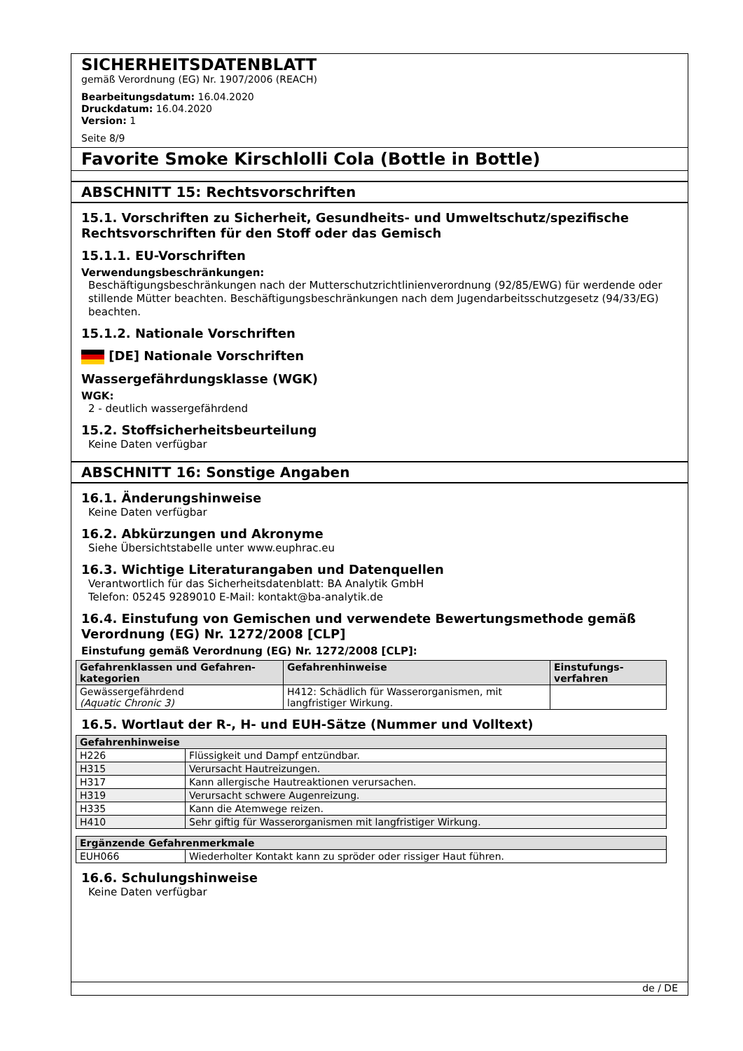SICHERHEITSDATENBLATT
gemäß Verordnung (EG) Nr. 1907/2006 (REACH)
Bearbeitungsdatum: 16.04.2020
Druckdatum: 16.04.2020
Version: 1
Seite 8/9
Favorite Smoke Kirschlolli Cola (Bottle in Bottle)
ABSCHNITT 15: Rechtsvorschriften
15.1. Vorschriften zu Sicherheit, Gesundheits- und Umweltschutz/spezifische Rechtsvorschriften für den Stoff oder das Gemisch
15.1.1. EU-Vorschriften
Verwendungsbeschränkungen:
Beschäftigungsbeschränkungen nach der Mutterschutzrichtlinienverordnung (92/85/EWG) für werdende oder stillende Mütter beachten. Beschäftigungsbeschränkungen nach dem Jugendarbeitsschutzgesetz (94/33/EG) beachten.
15.1.2. Nationale Vorschriften
[DE] Nationale Vorschriften
Wassergefährdungsklasse (WGK)
WGK:
2 - deutlich wassergefährdend
15.2. Stoffsicherheitsbeurteilung
Keine Daten verfügbar
ABSCHNITT 16: Sonstige Angaben
16.1. Änderungshinweise
Keine Daten verfügbar
16.2. Abkürzungen und Akronyme
Siehe Übersichtstabelle unter www.euphrac.eu
16.3. Wichtige Literaturangaben und Datenquellen
Verantwortlich für das Sicherheitsdatenblatt: BA Analytik GmbH
Telefon: 05245 9289010 E-Mail: kontakt@ba-analytik.de
16.4. Einstufung von Gemischen und verwendete Bewertungsmethode gemäß Verordnung (EG) Nr. 1272/2008 [CLP]
Einstufung gemäß Verordnung (EG) Nr. 1272/2008 [CLP]:
| Gefahrenklassen und Gefahren-kategorien | Gefahrenhinweise | Einstufungs-verfahren |
| --- | --- | --- |
| Gewässergefährdend (Aquatic Chronic 3) | H412: Schädlich für Wasserorganismen, mit langfristiger Wirkung. | |
16.5. Wortlaut der R-, H- und EUH-Sätze (Nummer und Volltext)
| Gefahrenhinweise | |
| --- | --- |
| H226 | Flüssigkeit und Dampf entzündbar. |
| H315 | Verursacht Hautreizungen. |
| H317 | Kann allergische Hautreaktionen verursachen. |
| H319 | Verursacht schwere Augenreizung. |
| H335 | Kann die Atemwege reizen. |
| H410 | Sehr giftig für Wasserorganismen mit langfristiger Wirkung. |
| Ergänzende Gefahrenmerkmale | |
| --- | --- |
| EUH066 | Wiederholter Kontakt kann zu spröder oder rissiger Haut führen. |
16.6. Schulungshinweise
Keine Daten verfügbar
de / DE